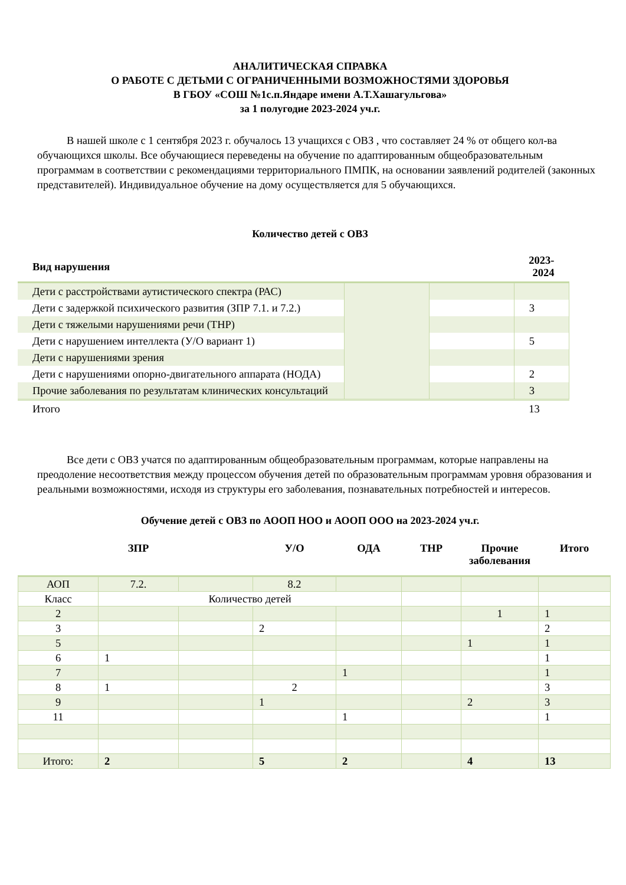АНАЛИТИЧЕСКАЯ СПРАВКА
О РАБОТЕ С ДЕТЬМИ С ОГРАНИЧЕННЫМИ ВОЗМОЖНОСТЯМИ ЗДОРОВЬЯ
В ГБОУ «СОШ №1с.п.Яндаре имени А.Т.Хашагульгова»
за 1 полугодие 2023-2024 уч.г.
В нашей школе с 1 сентября 2023 г. обучалось 13 учащихся с ОВЗ , что составляет 24 % от общего кол-ва обучающихся школы. Все обучающиеся переведены на обучение по адаптированным общеобразовательным программам в соответствии с рекомендациями территориального ПМПК, на основании заявлений родителей (законных представителей). Индивидуальное обучение на дому осуществляется для 5 обучающихся.
Количество детей с ОВЗ
| Вид нарушения | | | 2023-2024 |
| --- | --- | --- | --- |
| Дети с расстройствами аутистического спектра (РАС) | | | |
| Дети с задержкой психического развития (ЗПР 7.1. и 7.2.) | | | 3 |
| Дети с тяжелыми нарушениями речи (ТНР) | | | |
| Дети с нарушением интеллекта (У/О вариант 1) | | | 5 |
| Дети с нарушениями зрения | | | |
| Дети с нарушениями опорно-двигательного аппарата (НОДА) | | | 2 |
| Прочие заболевания по результатам клинических консультаций | | | 3 |
| Итого | | | 13 |
Все дети с ОВЗ учатся по адаптированным общеобразовательным программам, которые направлены на преодоление несоответствия между процессом обучения детей по образовательным программам уровня образования и реальными возможностями, исходя из структуры его заболевания, познавательных потребностей и интересов.
Обучение детей с ОВЗ по АООП НОО и АООП ООО на 2023-2024 уч.г.
| | ЗПР | | У/О | ОДА | ТНР | Прочие заболевания | Итого |
| --- | --- | --- | --- | --- | --- | --- | --- |
| АОП | 7.2. | | 8.2 | | | | |
| Класс | Количество детей | | | | | | |
| 2 | | | | | | 1 | 1 |
| 3 | | | 2 | | | | 2 |
| 5 | | | | | | 1 | 1 |
| 6 | 1 | | | | | | 1 |
| 7 | | | | 1 | | | 1 |
| 8 | 1 | | 2 | | | | 3 |
| 9 | | | 1 | | | 2 | 3 |
| 11 | | | | 1 | | | 1 |
| Итого: | 2 | | 5 | 2 | | 4 | 13 |